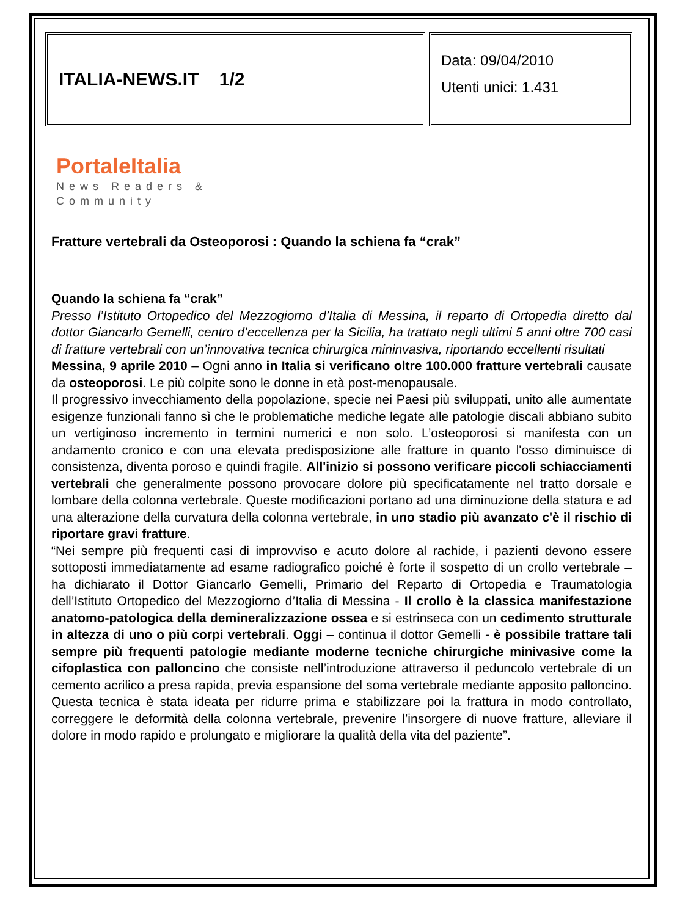ITALIA-NEWS.IT 1/2
Data: 09/04/2010
Utenti unici: 1.431
PortaleItalia
News Readers &
Community
Fratture vertebrali da Osteoporosi : Quando la schiena fa “crak”
Quando la schiena fa “crak”
Presso l’Istituto Ortopedico del Mezzogiorno d’Italia di Messina, il reparto di Ortopedia diretto dal dottor Giancarlo Gemelli, centro d’eccellenza per la Sicilia, ha trattato negli ultimi 5 anni oltre 700 casi di fratture vertebrali con un’innovativa tecnica chirurgica mininvasiva, riportando eccellenti risultati
Messina, 9 aprile 2010 – Ogni anno in Italia si verificano oltre 100.000 fratture vertebrali causate da osteoporosi. Le più colpite sono le donne in età post-menopausale.
Il progressivo invecchiamento della popolazione, specie nei Paesi più sviluppati, unito alle aumentate esigenze funzionali fanno sì che le problematiche mediche legate alle patologie discali abbiano subito un vertiginoso incremento in termini numerici e non solo. L’osteoporosi si manifesta con un andamento cronico e con una elevata predisposizione alle fratture in quanto l'osso diminuisce di consistenza, diventa poroso e quindi fragile. All'inizio si possono verificare piccoli schiacciamenti vertebrali che generalmente possono provocare dolore più specificatamente nel tratto dorsale e lombare della colonna vertebrale. Queste modificazioni portano ad una diminuzione della statura e ad una alterazione della curvatura della colonna vertebrale, in uno stadio più avanzato c'è il rischio di riportare gravi fratture.
“Nei sempre più frequenti casi di improvviso e acuto dolore al rachide, i pazienti devono essere sottoposti immediatamente ad esame radiografico poiché è forte il sospetto di un crollo vertebrale – ha dichiarato il Dottor Giancarlo Gemelli, Primario del Reparto di Ortopedia e Traumatologia dell’Istituto Ortopedico del Mezzogiorno d’Italia di Messina - Il crollo è la classica manifestazione anatomo-patologica della demineralizzazione ossea e si estrinseca con un cedimento strutturale in altezza di uno o più corpi vertebrali. Oggi – continua il dottor Gemelli - è possibile trattare tali sempre più frequenti patologie mediante moderne tecniche chirurgiche minivasive come la cifoplastica con palloncino che consiste nell’introduzione attraverso il peduncolo vertebrale di un cemento acrilico a presa rapida, previa espansione del soma vertebrale mediante apposito palloncino. Questa tecnica è stata ideata per ridurre prima e stabilizzare poi la frattura in modo controllato, correggere le deformità della colonna vertebrale, prevenire l’insorgere di nuove fratture, alleviare il dolore in modo rapido e prolungato e migliorare la qualità della vita del paziente”.